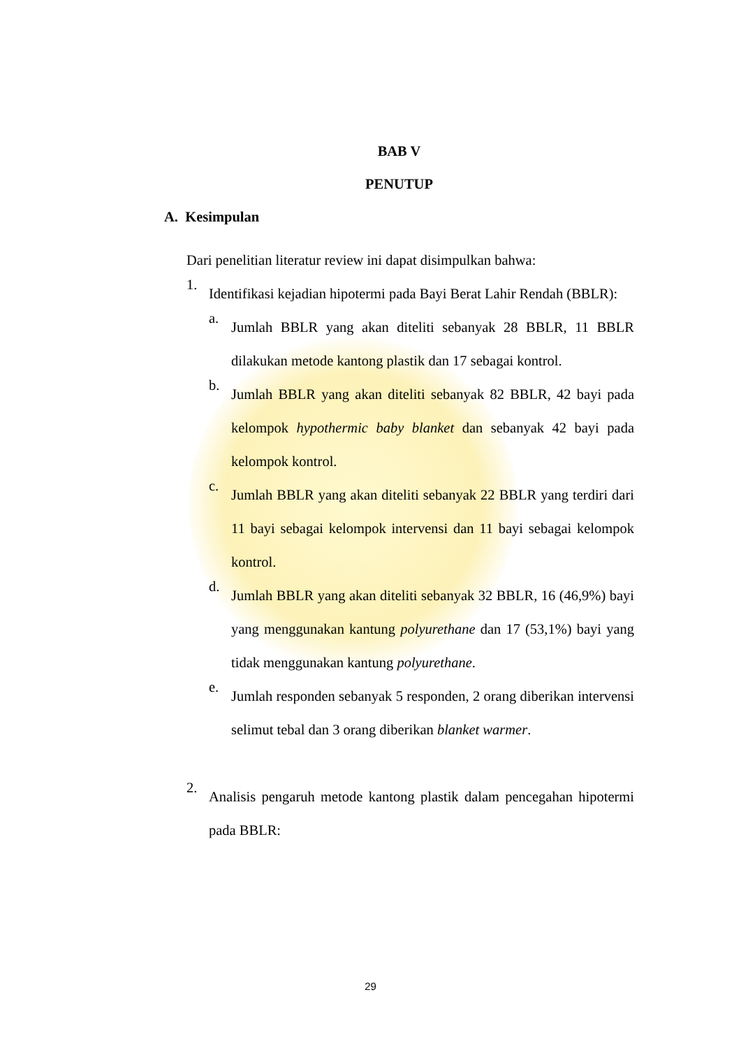BAB V
PENUTUP
A. Kesimpulan
Dari penelitian literatur review ini dapat disimpulkan bahwa:
1. Identifikasi kejadian hipotermi pada Bayi Berat Lahir Rendah (BBLR):
a. Jumlah BBLR yang akan diteliti sebanyak 28 BBLR, 11 BBLR dilakukan metode kantong plastik dan 17 sebagai kontrol.
b. Jumlah BBLR yang akan diteliti sebanyak 82 BBLR, 42 bayi pada kelompok hypothermic baby blanket dan sebanyak 42 bayi pada kelompok kontrol.
c. Jumlah BBLR yang akan diteliti sebanyak 22 BBLR yang terdiri dari 11 bayi sebagai kelompok intervensi dan 11 bayi sebagai kelompok kontrol.
d. Jumlah BBLR yang akan diteliti sebanyak 32 BBLR, 16 (46,9%) bayi yang menggunakan kantung polyurethane dan 17 (53,1%) bayi yang tidak menggunakan kantung polyurethane.
e. Jumlah responden sebanyak 5 responden, 2 orang diberikan intervensi selimut tebal dan 3 orang diberikan blanket warmer.
2. Analisis pengaruh metode kantong plastik dalam pencegahan hipotermi pada BBLR:
29